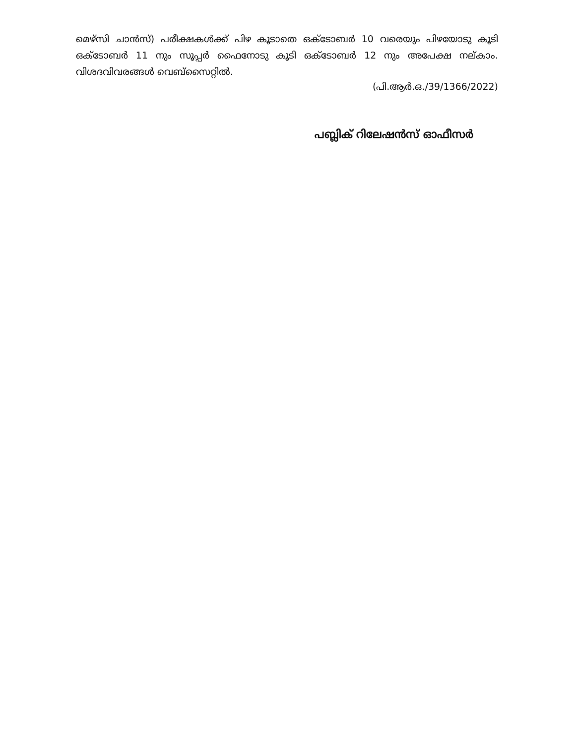മെഴ്സി ചാൻസ്) പരീക്ഷകൾക്ക് പിഴ കൂടാതെ ഒക്ടോബർ 10 വരെയും പിഴയോടു കൂടി ഒക്ടോബർ 11 നും സൂപ്പർ ഫൈനോടു കൂടി ഒക്ടോബർ 12 നും അപേക്ഷ നല്കാം. വിശദവിവരങ്ങൾ വെബ്സൈറ്റിൽ.
(പി.ആർ.ഒ./39/1366/2022)
പബ്ലിക് റിലേഷൻസ് ഓഫീസർ